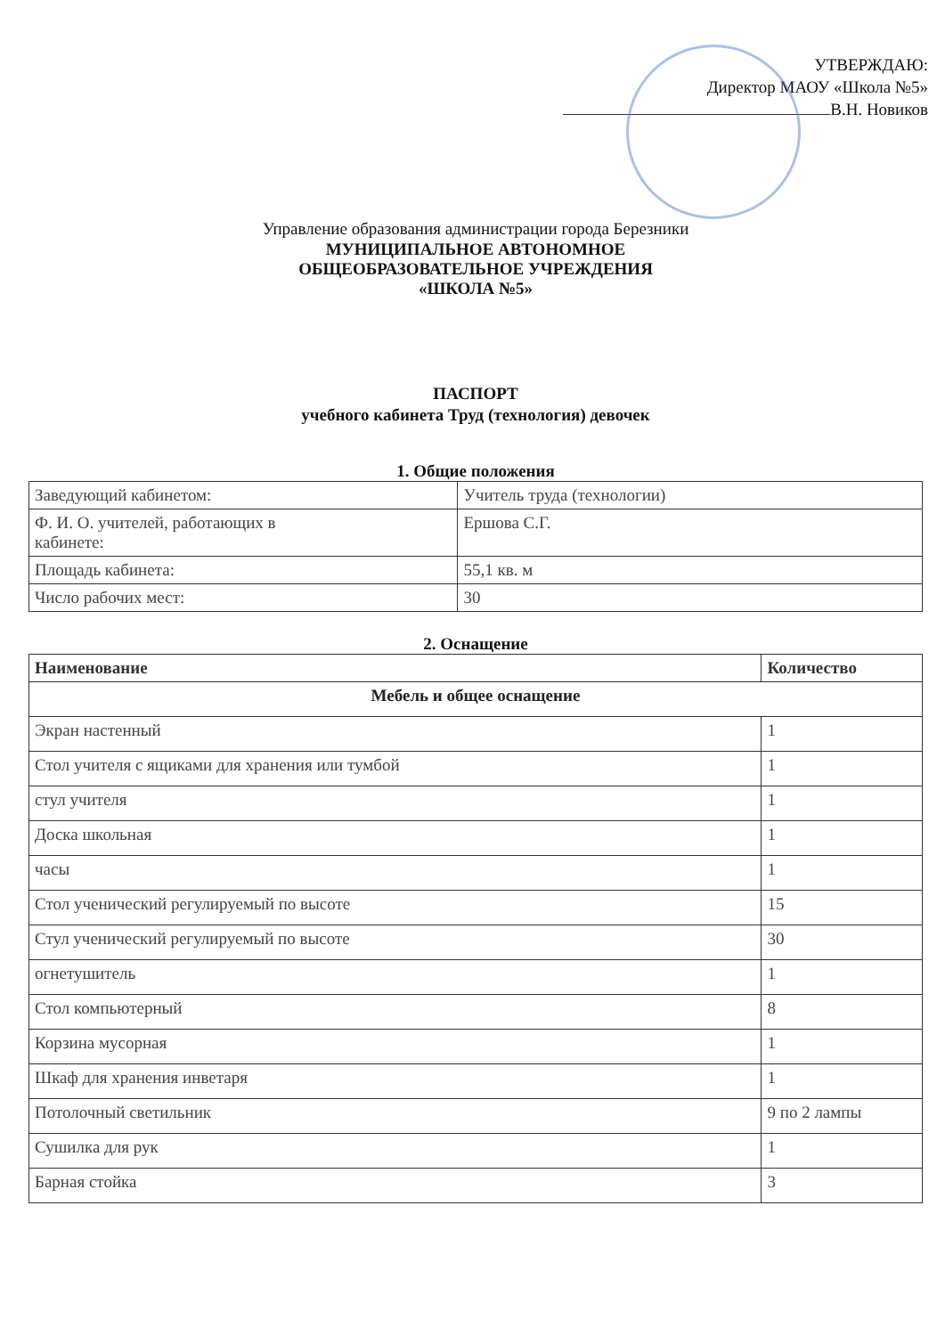УТВЕРЖДАЮ:
Директор МАОУ «Школа №5»
В.Н. Новиков
Управление образования администрации города Березники
МУНИЦИПАЛЬНОЕ АВТОНОМНОЕ
ОБЩЕОБРАЗОВАТЕЛЬНОЕ УЧРЕЖДЕНИЯ
«ШКОЛА №5»
ПАСПОРТ
учебного кабинета Труд (технология) девочек
1. Общие положения
| Заведующий кабинетом: | Учитель труда (технологии) |
| Ф. И. О. учителей, работающих в кабинете: | Ершова С.Г. |
| Площадь кабинета: | 55,1 кв. м |
| Число рабочих мест: | 30 |
2. Оснащение
| Наименование | Количество |
| --- | --- |
| Мебель и общее оснащение | |
| Экран настенный | 1 |
| Стол учителя с ящиками для хранения или тумбой | 1 |
| стул учителя | 1 |
| Доска школьная | 1 |
| часы | 1 |
| Стол ученический регулируемый по высоте | 15 |
| Стул ученический регулируемый по высоте | 30 |
| огнетушитель | 1 |
| Стол компьютерный | 8 |
| Корзина мусорная | 1 |
| Шкаф для хранения инветаря | 1 |
| Потолочный светильник | 9 по 2 лампы |
| Сушилка для рук | 1 |
| Барная стойка | 3 |